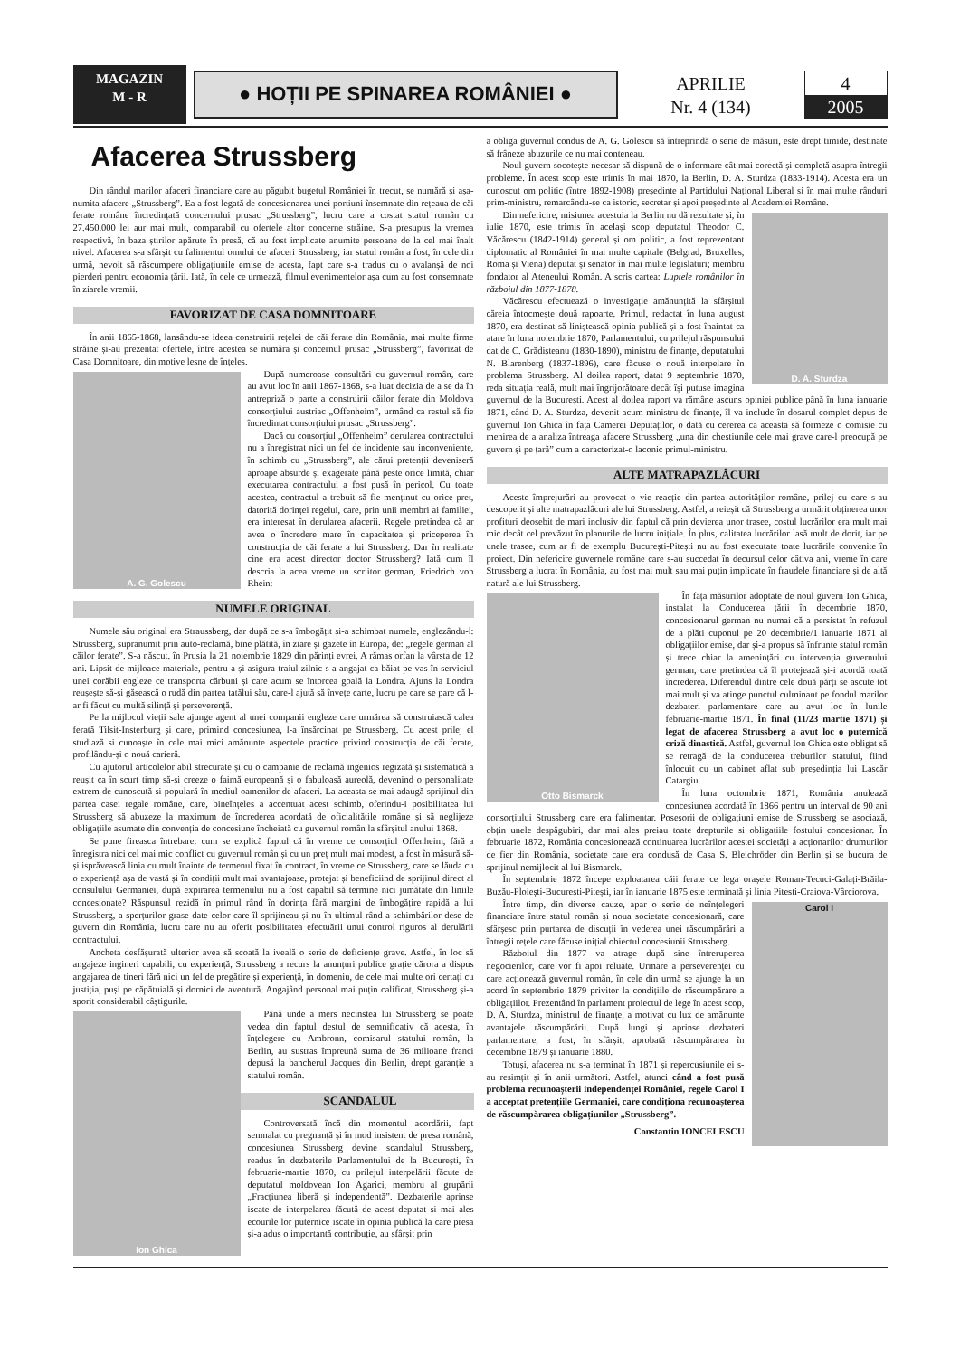MAGAZIN
M - R
● HOȚII PE SPINAREA ROMÂNIEI ●
APRILIE
Nr. 4 (134)
4
2005
Afacerea Strussberg
Din rândul marilor afaceri financiare care au păgubit bugetul României în trecut, se numără și așa-numita afacere „Strussberg”. Ea a fost legată de concesionarea unei porțiuni însemnate din rețeaua de căi ferate române încredințată concernului prusac „Strussberg”, lucru care a costat statul român cu 27.450.000 lei aur mai mult, comparabil cu ofertele altor concerne străine. S-a presupus la vremea respectivă, în baza știrilor apărute în presă, că au fost implicate anumite persoane de la cel mai înalt nivel. Afacerea s-a sfârșit cu falimentul omului de afaceri Strussberg, iar statul român a fost, în cele din urmă, nevoit să răscumpere obligațiunile emise de acesta, fapt care s-a tradus cu o avalanșă de noi pierderi pentru economia țării. Iată, în cele ce urmează, filmul evenimentelor așa cum au fost consemnate în ziarele vremii.
FAVORIZAT DE CASA DOMNITOARE
În anii 1865-1868, lansându-se ideea construirii rețelei de căi ferate din România, mai multe firme străine și-au prezentat ofertele, între acestea se număra și concernul prusac „Strussberg”, favorizat de Casa Domnitoare, din motive lesne de înțeles.
A. G. Golescu
După numeroase consultări cu guvernul român, care au avut loc în anii 1867-1868, s-a luat decizia de a se da în antrepriză o parte a construirii căilor ferate din Moldova consorțiului austriac „Offenheim”, urmând ca restul să fie încredințat consorțiului prusac „Strussberg”.
Dacă cu consorțiul „Offenheim” derularea contractului nu a înregistrat nici un fel de incidente sau inconveniente, în schimb cu „Strussberg”, ale cărui pretenții deveniseră aproape absurde și exagerate până peste orice limită, chiar executarea contractului a fost pusă în pericol. Cu toate acestea, contractul a trebuit să fie menținut cu orice preț, datorită dorinței regelui, care, prin unii membri ai familiei, era interesat în derularea afacerii. Regele pretindea că ar avea o încredere mare în capacitatea și priceperea în construcția de căi ferate a lui Strussberg. Dar în realitate cine era acest director doctor Strussberg? Iată cum îl descria la acea vreme un scriitor german, Friedrich von Rhein:
NUMELE ORIGINAL
Numele său original era Straussberg, dar după ce s-a îmbogățit și-a schimbat numele, englezându-l: Strussberg, supranumit prin auto-reclamă, bine plătită, în ziare și gazete în Europa, de: „regele german al căilor ferate”. S-a născut. în Prusia la 21 noiembrie 1829 din părinți evrei. A rămas orfan la vârsta de 12 ani. Lipsit de mijloace materiale, pentru a-și asigura traiul zilnic s-a angajat ca băiat pe vas în serviciul unei corăbii engleze ce transporta cărbuni și care acum se întorcea goală la Londra. Ajuns la Londra reușește să-și găsească o rudă din partea tatălui său, care-l ajută să învețe carte, lucru pe care se pare că l-ar fi făcut cu multă silință și perseverență.
Pe la mijlocul vieții sale ajunge agent al unei companii engleze care urmărea să construiască calea ferată Tilsit-Insterburg și care, primind concesiunea, l-a însărcinat pe Strussberg. Cu acest prilej el studiază si cunoaște în cele mai mici amănunte aspectele practice privind construcția de căi ferate, profilându-și o nouă carieră.
Cu ajutorul articolelor abil strecurate și cu o campanie de reclamă ingenios regizată și sistematică a reușit ca în scurt timp să-și creeze o faimă europeană și o fabuloasă aureolă, devenind o personalitate extrem de cunoscută și populară în mediul oamenilor de afaceri. La aceasta se mai adaugă sprijinul din partea casei regale române, care, bineînțeles a accentuat acest schimb, oferindu-i posibilitatea lui Strussberg să abuzeze la maximum de încrederea acordată de oficialitățile române și să neglijeze obligațiile asumate din convenția de concesiune încheiată cu guvernul român la sfârșitul anului 1868.
Se pune fireasca întrebare: cum se explică faptul că în vreme ce consorțiul Offenheim, fără a înregistra nici cel mai mic conflict cu guvernul român și cu un preț mult mai modest, a fost în măsură să-și isprăvească linia cu mult înainte de termenul fixat în contract, în vreme ce Strussberg, care se lăuda cu o experiență așa de vastă și în condiții mult mai avantajoase, protejat și beneficiind de sprijinul direct al consulului Germaniei, după expirarea termenului nu a fost capabil să termine nici jumătate din liniile concesionate? Răspunsul rezidă în primul rând în dorința fără margini de îmbogățire rapidă a lui Strussberg, a sperțurilor grase date celor care îl sprijineau și nu în ultimul rând a schimbărilor dese de guvern din România, lucru care nu au oferit posibilitatea efectuării unui control riguros al derulării contractului.
Ancheta desfășurată ulterior avea să scoată la iveală o serie de deficiențe grave. Astfel, în loc să angajeze ingineri capabili, cu experiență, Strussberg a recurs la anunțuri publice grație cărora a dispus angajarea de tineri fără nici un fel de pregătire și experiență, în domeniu, de cele mai multe ori certați cu justiția, puși pe căpătuială și dornici de aventură. Angajând personal mai puțin calificat, Strussberg și-a sporit considerabil câștigurile.
Ion Ghica
Până unde a mers necinstea lui Strussberg se poate vedea din faptul destul de semnificativ că acesta, în înțelegere cu Ambronn, comisarul statului român, la Berlin, au sustras împreună suma de 36 milioane franci depusă la bancherul Jacques din Berlin, drept garanție a statului român.
SCANDALUL
Controversată încă din momentul acordării, fapt semnalat cu pregnanță și în mod insistent de presa română, concesiunea Strussberg devine scandalul Strussberg, readus în dezbaterile Parlamentului de la București, în februarie-martie 1870, cu prilejul interpelării făcute de deputatul moldovean Ion Agarici, membru al grupării „Fracțiunea liberă și independentă”. Dezbaterile aprinse iscate de interpelarea făcută de acest deputat și mai ales ecourile lor puternice iscate în opinia publică la care presa și-a adus o importantă contribuție, au sfârșit prin
a obliga guvernul condus de A. G. Golescu să întreprindă o serie de măsuri, este drept timide, destinate să frâneze abuzurile ce nu mai conteneau.
Noul guvern socotește necesar să dispună de o informare cât mai corectă și completă asupra întregii probleme. În acest scop este trimis în mai 1870, la Berlin, D. A. Sturdza (1833-1914). Acesta era un cunoscut om politic (între 1892-1908) președinte al Partidului Național Liberal si în mai multe rânduri prim-ministru, remarcându-se ca istoric, secretar și apoi președinte al Academiei Române.
D. A. Sturdza
Din nefericire, misiunea acestuia la Berlin nu dă rezultate și, în iulie 1870, este trimis în același scop deputatul Theodor C. Văcărescu (1842-1914) general și om politic, a fost reprezentant diplomatic al României în mai multe capitale (Belgrad, Bruxelles, Roma și Viena) deputat și senator în mai multe legislaturi; membru fondator al Ateneului Român. A scris cartea: Luptele românilor în războiul din 1877-1878.
Văcărescu efectuează o investigație amănunțită la sfârșitul căreia întocmește două rapoarte. Primul, redactat în luna august 1870, era destinat să liniștească opinia publică și a fost înaintat ca atare în luna noiembrie 1870, Parlamentului, cu prilejul răspunsului dat de C. Grădișteanu (1830-1890), ministru de finanțe, deputatului N. Blarenberg (1837-1896), care făcuse o nouă interpelare în problema Strussberg. Al doilea raport, datat 9 septembrie 1870, reda situația reală, mult mai îngrijorătoare decât își putuse imagina guvernul de la București. Acest al doilea raport va rămâne ascuns opiniei publice până în luna ianuarie 1871, când D. A. Sturdza, devenit acum ministru de finanțe, îl va include în dosarul complet depus de guvernul Ion Ghica în fața Camerei Deputaților, o dată cu cererea ca aceasta să formeze o comisie cu menirea de a analiza întreaga afacere Strussberg „una din chestiunile cele mai grave care-l preocupă pe guvern și pe țară” cum a caracterizat-o laconic primul-ministru.
ALTE MATRAPAZLÂCURI
Aceste împrejurări au provocat o vie reacție din partea autorităților române, prilej cu care s-au descoperit și alte matrapazlâcuri ale lui Strussberg. Astfel, a reieșit că Strussberg a urmărit obținerea unor profituri deosebit de mari inclusiv din faptul că prin devierea unor trasee, costul lucrărilor era mult mai mic decât cel prevăzut în planurile de lucru inițiale. În plus, calitatea lucrărilor lasă mult de dorit, iar pe unele trasee, cum ar fi de exemplu București-Pitești nu au fost executate toate lucrările convenite în proiect. Din nefericire guvernele române care s-au succedat în decursul celor câtiva ani, vreme în care Strussberg a lucrat în România, au fost mai mult sau mai puțin implicate în fraudele financiare și de altă natură ale lui Strussberg.
Otto Bismarck
În fața măsurilor adoptate de noul guvern Ion Ghica, instalat la Conducerea țării în decembrie 1870, concesionarul german nu numai că a persistat în refuzul de a plăti cuponul pe 20 decembrie/1 ianuarie 1871 al obligațiilor emise, dar și-a propus să înfrunte statul român și trece chiar la amenințări cu intervenția guvernului german, care pretindea că îl protejează și-i acordă toată încrederea. Diferendul dintre cele două părți se ascute tot mai mult și va atinge punctul culminant pe fondul marilor dezbateri parlamentare care au avut loc în lunile februarie-martie 1871. În final (11/23 martie 1871) și legat de afacerea Strussberg a avut loc o puternică criză dinastică. Astfel, guvernul Ion Ghica este obligat să se retragă de la conducerea treburilor statului, fiind înlocuit cu un cabinet aflat sub președinția lui Lascăr Catargiu.
În luna octombrie 1871, România anulează concesiunea acordată în 1866 pentru un interval de 90 ani consorțiului Strussberg care era falimentar. Posesorii de obligațiuni emise de Strussberg se asociază, obțin unele despăgubiri, dar mai ales preiau toate drepturile si obligațiile fostului concesionar. În februarie 1872, România concesionează continuarea lucrărilor acestei societăți a acționarilor drumurilor de fier din România, societate care era condusă de Casa S. Bleichröder din Berlin și se bucura de sprijinul nemijlocit al lui Bismarck.
În septembrie 1872 începe exploatarea căii ferate ce lega orașele Roman-Tecuci-Galați-Brăila-Buzău-Ploiești-București-Pitești, iar în ianuarie 1875 este terminată și linia Pitesti-Craiova-Vârciorova.
Carol I
Între timp, din diverse cauze, apar o serie de neînțelegeri financiare între statul român și noua societate concesionară, care sfârșesc prin purtarea de discuții în vederea unei răscumpărări a întregii rețele care făcuse inițial obiectul concesiunii Strussberg.
Războiul din 1877 va atrage după sine întreruperea negocierilor, care vor fi apoi reluate. Urmare a perseverenței cu care acționează guvernul român, în cele din urmă se ajunge la un acord în septembrie 1879 privitor la condițiile de răscumpărare a obligațiilor. Prezentând în parlament proiectul de lege în acest scop, D. A. Sturdza, ministrul de finanțe, a motivat cu lux de amănunte avantajele răscumpărării. După lungi și aprinse dezbateri parlamentare, a fost, în sfârșit, aprobată răscumpărarea în decembrie 1879 și ianuarie 1880.
Totuși, afacerea nu s-a terminat în 1871 și repercusiunile ei s-au resimțit și în anii următori. Astfel, atunci când a fost pusă problema recunoașterii independenței României, regele Carol I a acceptat pretențiile Germaniei, care condiționa recunoașterea de răscumpărarea obligațiunilor „Strussberg”.
Constantin IONCELESCU